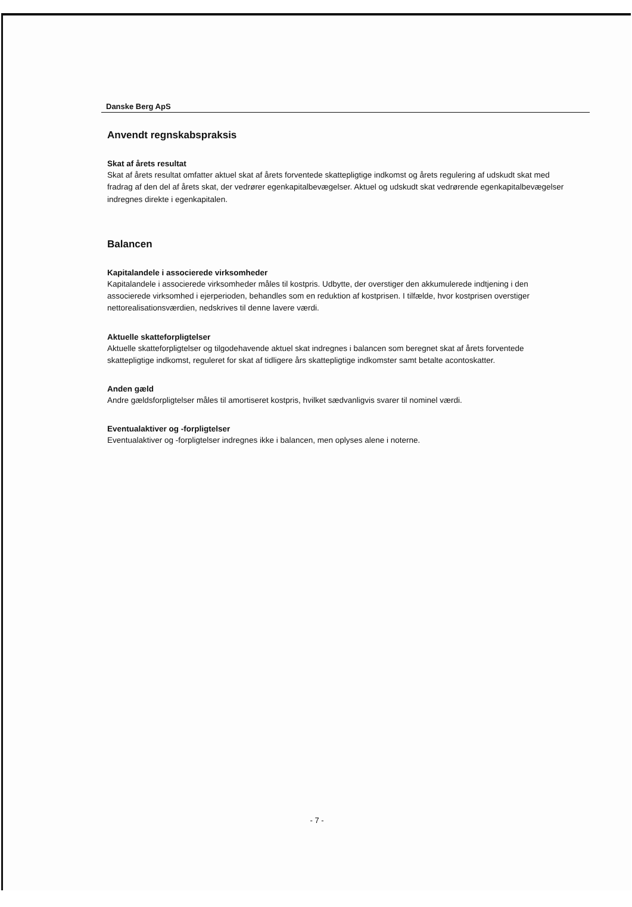Danske Berg ApS
Anvendt regnskabspraksis
Skat af årets resultat
Skat af årets resultat omfatter aktuel skat af årets forventede skattepligtige indkomst og årets regulering af udskudt skat med fradrag af den del af årets skat, der vedrører egenkapitalbevægelser. Aktuel og udskudt skat vedrørende egenkapitalbevægelser indregnes direkte i egenkapitalen.
Balancen
Kapitalandele i associerede virksomheder
Kapitalandele i associerede virksomheder måles til kostpris. Udbytte, der overstiger den akkumulerede indtjening i den associerede virksomhed i ejerperioden, behandles som en reduktion af kostprisen. I tilfælde, hvor kostprisen overstiger nettorealisationsværdien, nedskrives til denne lavere værdi.
Aktuelle skatteforpligtelser
Aktuelle skatteforpligtelser og tilgodehavende aktuel skat indregnes i balancen som beregnet skat af årets forventede skattepligtige indkomst, reguleret for skat af tidligere års skattepligtige indkomster samt betalte acontoskatter.
Anden gæld
Andre gældsforpligtelser måles til amortiseret kostpris, hvilket sædvanligvis svarer til nominel værdi.
Eventualaktiver og -forpligtelser
Eventualaktiver og -forpligtelser indregnes ikke i balancen, men oplyses alene i noterne.
- 7 -